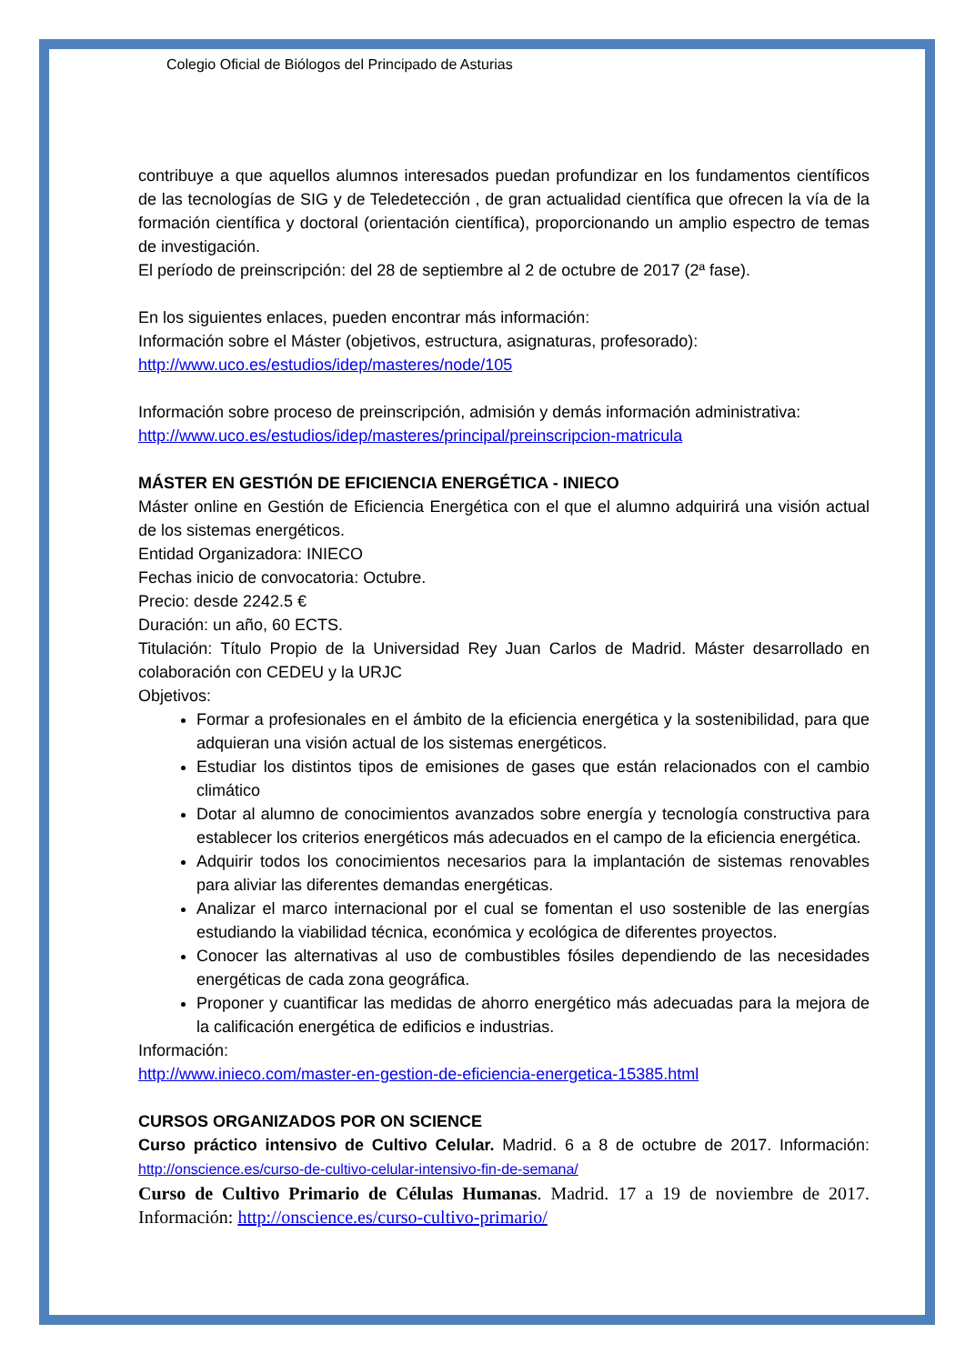Colegio Oficial de Biólogos del Principado de Asturias
contribuye a que aquellos alumnos interesados puedan profundizar en los fundamentos científicos de las tecnologías de SIG y de Teledetección , de gran actualidad científica que ofrecen la vía de la formación científica y doctoral (orientación científica), proporcionando un amplio espectro de temas de investigación.
El período de preinscripción: del 28 de septiembre al 2 de octubre de 2017 (2ª fase).
En los siguientes enlaces, pueden encontrar más información:
Información sobre el Máster (objetivos, estructura, asignaturas, profesorado):
http://www.uco.es/estudios/idep/masteres/node/105
Información sobre proceso de preinscripción, admisión y demás información administrativa:
http://www.uco.es/estudios/idep/masteres/principal/preinscripcion-matricula
MÁSTER EN GESTIÓN DE EFICIENCIA ENERGÉTICA - INIECO
Máster online en Gestión de Eficiencia Energética con el que el alumno adquirirá una visión actual de los sistemas energéticos.
Entidad Organizadora: INIECO
Fechas inicio de convocatoria: Octubre.
Precio: desde 2242.5 €
Duración: un año, 60 ECTS.
Titulación: Título Propio de la Universidad Rey Juan Carlos de Madrid. Máster desarrollado en colaboración con CEDEU y la URJC
Objetivos:
Formar a profesionales en el ámbito de la eficiencia energética y la sostenibilidad, para que adquieran una visión actual de los sistemas energéticos.
Estudiar los distintos tipos de emisiones de gases que están relacionados con el cambio climático
Dotar al alumno de conocimientos avanzados sobre energía y tecnología constructiva para establecer los criterios energéticos más adecuados en el campo de la eficiencia energética.
Adquirir todos los conocimientos necesarios para la implantación de sistemas renovables para aliviar las diferentes demandas energéticas.
Analizar el marco internacional por el cual se fomentan el uso sostenible de las energías estudiando la viabilidad técnica, económica y ecológica de diferentes proyectos.
Conocer las alternativas al uso de combustibles fósiles dependiendo de las necesidades energéticas de cada zona geográfica.
Proponer y cuantificar las medidas de ahorro energético más adecuadas para la mejora de la calificación energética de edificios e industrias.
Información:
http://www.inieco.com/master-en-gestion-de-eficiencia-energetica-15385.html
CURSOS ORGANIZADOS POR ON SCIENCE
Curso práctico intensivo de Cultivo Celular. Madrid. 6 a 8 de octubre de 2017. Información: http://onscience.es/curso-de-cultivo-celular-intensivo-fin-de-semana/
Curso de Cultivo Primario de Células Humanas. Madrid. 17 a 19 de noviembre de 2017. Información: http://onscience.es/curso-cultivo-primario/